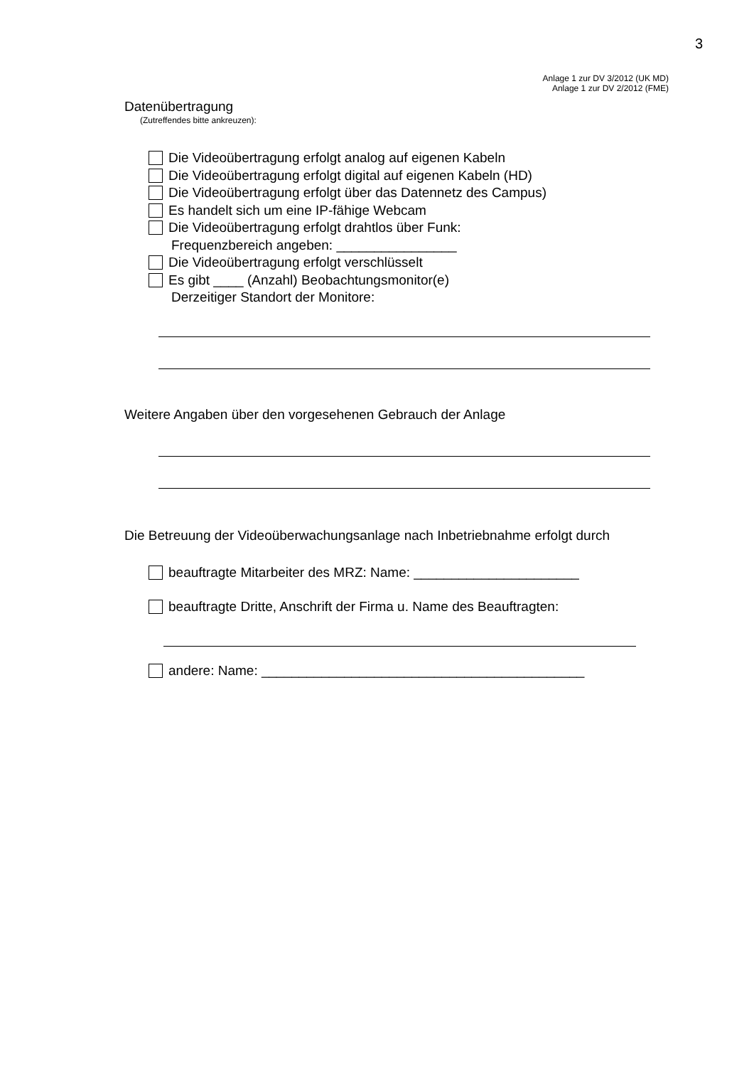3
Anlage 1 zur DV 3/2012 (UK MD)
Anlage 1 zur DV 2/2012 (FME)
Datenübertragung
(Zutreffendes bitte ankreuzen):
Die Videoübertragung erfolgt analog auf eigenen Kabeln
Die Videoübertragung erfolgt digital auf eigenen Kabeln (HD)
Die Videoübertragung erfolgt über das Datennetz des Campus)
Es handelt sich um eine IP-fähige Webcam
Die Videoübertragung erfolgt drahtlos über Funk:
Frequenzbereich angeben: ________________
Die Videoübertragung erfolgt verschlüsselt
Es gibt ____ (Anzahl) Beobachtungsmonitor(e)
Derzeitiger Standort der Monitore:
Weitere Angaben über den vorgesehenen Gebrauch der Anlage
Die Betreuung der Videoüberwachungsanlage nach Inbetriebnahme erfolgt durch
beauftragte Mitarbeiter des MRZ: Name: ______________________
beauftragte Dritte, Anschrift der Firma u. Name des Beauftragten:
andere: Name: ___________________________________________